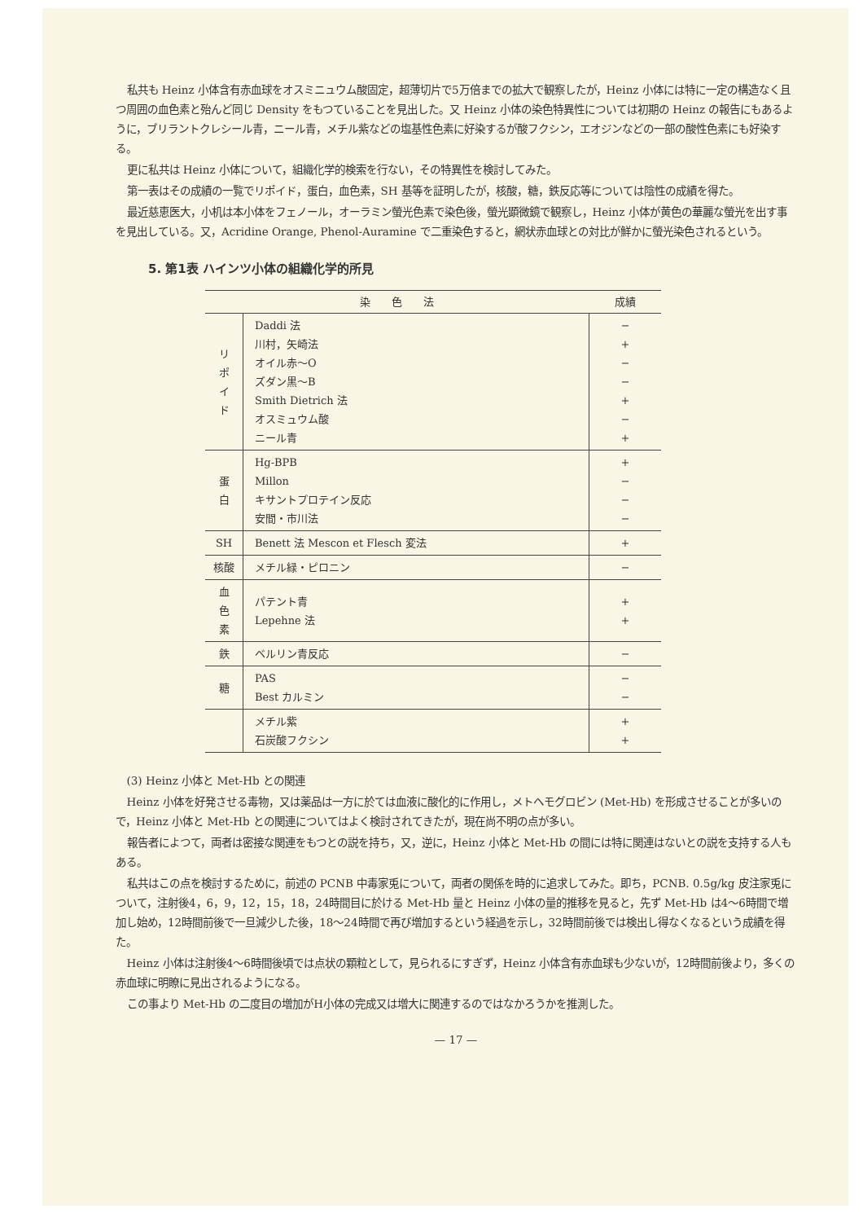私共も Heinz 小体含有赤血球をオスミニュウム酸固定，超薄切片で5万倍までの拡大で観察したが，Heinz 小体には特に一定の構造なく且つ周囲の血色素と殆んど同じ Density をもつていることを見出した。又 Heinz 小体の染色特異性については初期の Heinz の報告にもあるように，ブリラントクレシール青，ニール青，メチル紫などの塩基性色素に好染するが酸フクシン，エオジンなどの一部の酸性色素にも好染する。
更に私共は Heinz 小体について，組織化学的検索を行ない，その特異性を検討してみた。
第一表はその成績の一覧でリポイド，蛋白，血色素，SH 基等を証明したが，核酸，糖，鉄反応等については陰性の成績を得た。
最近慈恵医大，小机は本小体をフェノール，オーラミン螢光色素で染色後，螢光顕微鏡で観察し，Heinz 小体が黄色の華麗な螢光を出す事を見出している。又，Acridine Orange, Phenol-Auramine で二重染色すると，網状赤血球との対比が鮮かに螢光染色されるという。
5. 第1表 ハインツ小体の組織化学的所見
| 染 色 法 | | 成績 |
| --- | --- | --- |
| リ ポ イ ド | Daddi 法 川村，矢崎法 オイル赤〜O ズダン黒〜B Smith Dietrich 法 オスミュウム酸 ニール青 | − + − − + − + |
| 蛋 白 | Hg-BPB Millon キサントプロテイン反応 安間・市川法 | + − − − |
| SH | Benett 法 Mescon et Flesch 変法 | + |
| 核酸 | メチル緑・ピロニン | − |
| 血 色 素 | パテント青 Lepehne 法 | + + |
| 鉄 | ベルリン青反応 | − |
| 糖 | PAS Best カルミン | − − |
| | メチル紫 石炭酸フクシン | + + |
(3) Heinz 小体と Met-Hb との関連
Heinz 小体を好発させる毒物，又は薬品は一方に於ては血液に酸化的に作用し，メトヘモグロビン (Met-Hb) を形成させることが多いので，Heinz 小体と Met-Hb との関連についてはよく検討されてきたが，現在尚不明の点が多い。
報告者によつて，両者は密接な関連をもつとの説を持ち，又，逆に，Heinz 小体と Met-Hb の間には特に関連はないとの説を支持する人もある。
私共はこの点を検討するために，前述の PCNB 中毒家兎について，両者の関係を時的に追求してみた。即ち，PCNB. 0.5g/kg 皮注家兎について，注射後4，6，9，12，15，18，24時間目に於ける Met-Hb 量と Heinz 小体の量的推移を見ると，先ず Met-Hb は4〜6時間で増加し始め，12時間前後で一旦減少した後，18〜24時間で再び増加するという経過を示し，32時間前後では検出し得なくなるという成績を得た。
Heinz 小体は注射後4〜6時間後頃では点状の顆粒として，見られるにすぎず，Heinz 小体含有赤血球も少ないが，12時間前後より，多くの赤血球に明瞭に見出されるようになる。
この事より Met-Hb の二度目の増加がH小体の完成又は増大に関連するのではなかろうかを推測した。
— 17 —